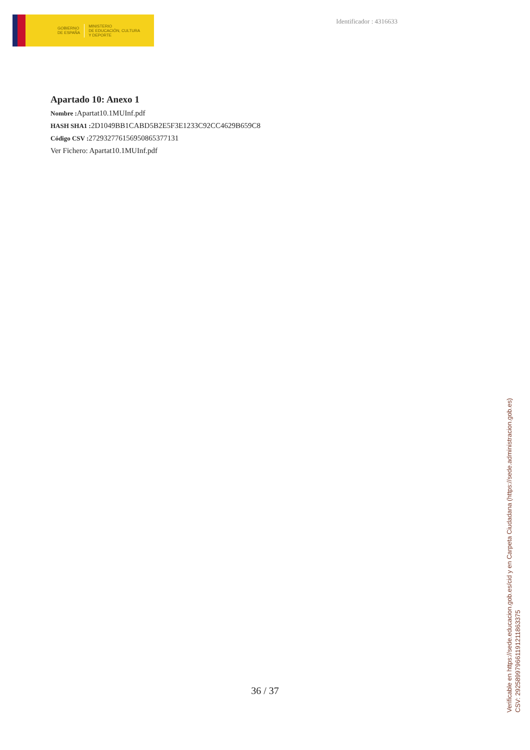GOBIERNO
DE ESPAÑA
MINISTERIO
DE EDUCACIÓN, CULTURA
Y DEPORTE
Identificador : 4316633
Apartado 10: Anexo 1
Nombre : Apartat10.1MUInf.pdf
HASH SHA1 : 2D1049BB1CABD5B2E5F3E1233C92CC4629B659C8
Código CSV : 272932776156950865377131
Ver Fichero: Apartat10.1MUInf.pdf
36 / 37
Verificable en https://sede.educacion.gob.es/cid y en Carpeta Ciudadana (https://sede.administracion.gob.es)
CSV: 292589979661191211863375